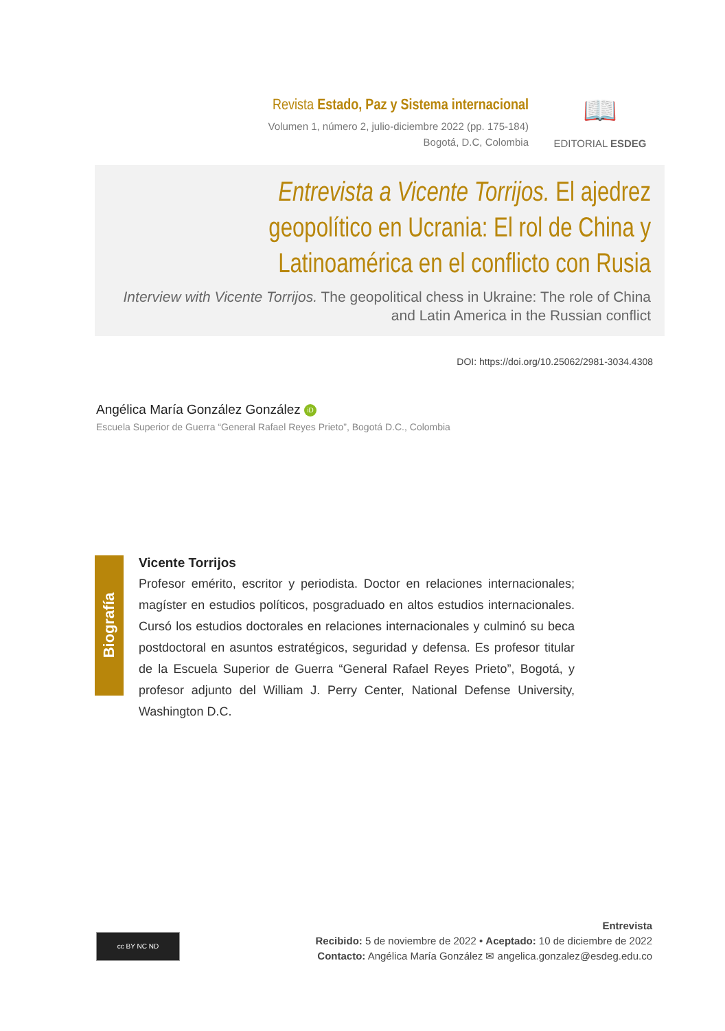Revista Estado, Paz y Sistema internacional
Volumen 1, número 2, julio-diciembre 2022 (pp. 175-184)
Bogotá, D.C, Colombia
📖
EDITORIAL ESDEG
Entrevista a Vicente Torrijos. El ajedrez geopolítico en Ucrania: El rol de China y Latinoamérica en el conflicto con Rusia
Interview with Vicente Torrijos. The geopolitical chess in Ukraine: The role of China and Latin America in the Russian conflict
DOI: https://doi.org/10.25062/2981-3034.4308
Angélica María González González iD
Escuela Superior de Guerra “General Rafael Reyes Prieto”, Bogotá D.C., Colombia
Biografía
Vicente Torrijos
Profesor emérito, escritor y periodista. Doctor en relaciones internacionales; magíster en estudios políticos, posgraduado en altos estudios internacionales. Cursó los estudios doctorales en relaciones internacionales y culminó su beca postdoctoral en asuntos estratégicos, seguridad y defensa. Es profesor titular de la Escuela Superior de Guerra “General Rafael Reyes Prieto”, Bogotá, y profesor adjunto del William J. Perry Center, National Defense University, Washington D.C.
cc BY NC ND
Entrevista
Recibido: 5 de noviembre de 2022 • Aceptado: 10 de diciembre de 2022
Contacto: Angélica María González ✉ angelica.gonzalez@esdeg.edu.co